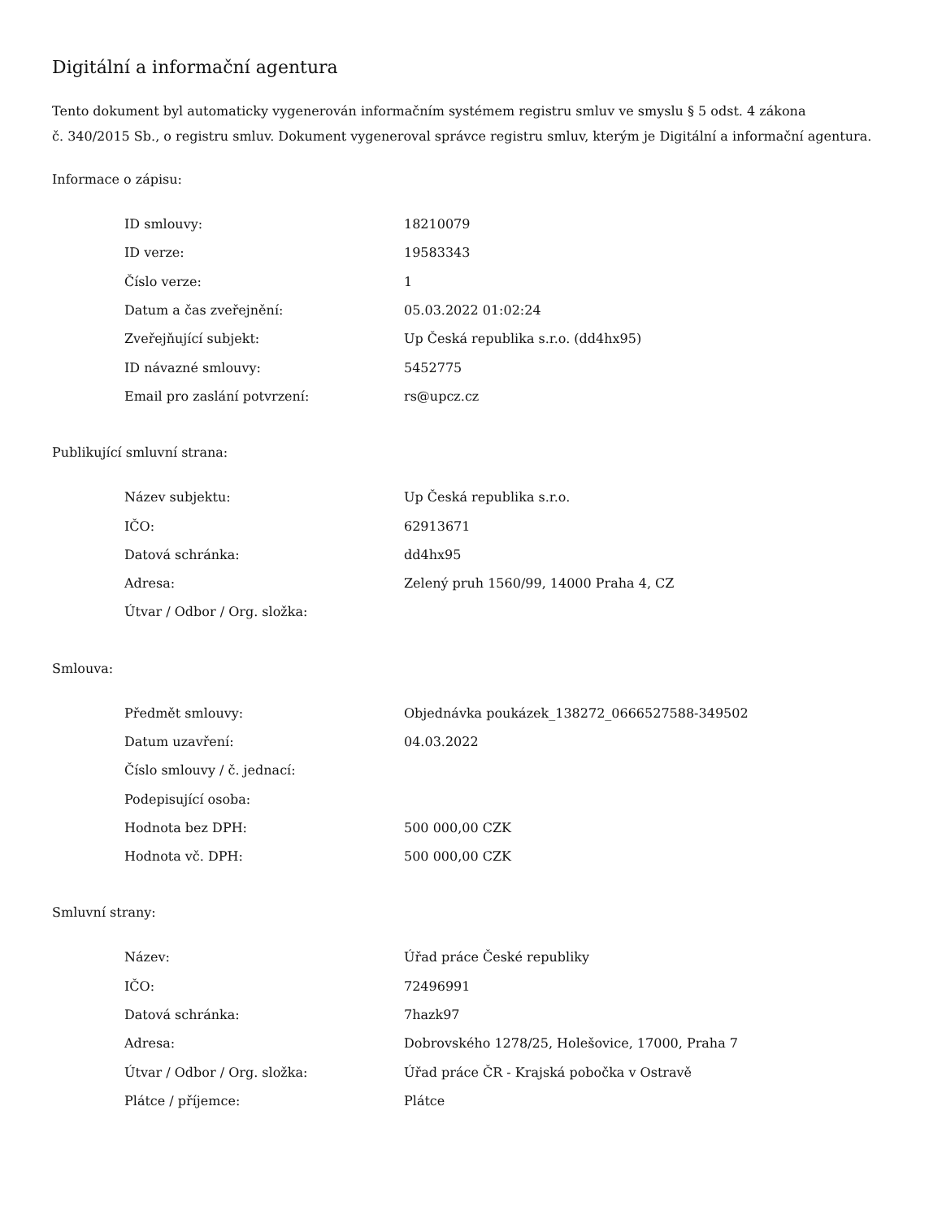Digitální a informační agentura
Tento dokument byl automaticky vygenerován informačním systémem registru smluv ve smyslu § 5 odst. 4 zákona
č. 340/2015 Sb., o registru smluv. Dokument vygeneroval správce registru smluv, kterým je Digitální a informační agentura.
Informace o zápisu:
| ID smlouvy: | 18210079 |
| ID verze: | 19583343 |
| Číslo verze: | 1 |
| Datum a čas zveřejnění: | 05.03.2022 01:02:24 |
| Zveřejňující subjekt: | Up Česká republika s.r.o. (dd4hx95) |
| ID návazné smlouvy: | 5452775 |
| Email pro zaslání potvrzení: | rs@upcz.cz |
Publikující smluvní strana:
| Název subjektu: | Up Česká republika s.r.o. |
| IČO: | 62913671 |
| Datová schránka: | dd4hx95 |
| Adresa: | Zelený pruh 1560/99, 14000 Praha 4, CZ |
| Útvar / Odbor / Org. složka: | |
Smlouva:
| Předmět smlouvy: | Objednávka poukázek_138272_0666527588-349502 |
| Datum uzavření: | 04.03.2022 |
| Číslo smlouvy / č. jednací: | |
| Podepisující osoba: | |
| Hodnota bez DPH: | 500 000,00 CZK |
| Hodnota vč. DPH: | 500 000,00 CZK |
Smluvní strany:
| Název: | Úřad práce České republiky |
| IČO: | 72496991 |
| Datová schránka: | 7hazk97 |
| Adresa: | Dobrovského 1278/25, Holešovice, 17000, Praha 7 |
| Útvar / Odbor / Org. složka: | Úřad práce ČR - Krajská pobočka v Ostravě |
| Plátce / příjemce: | Plátce |